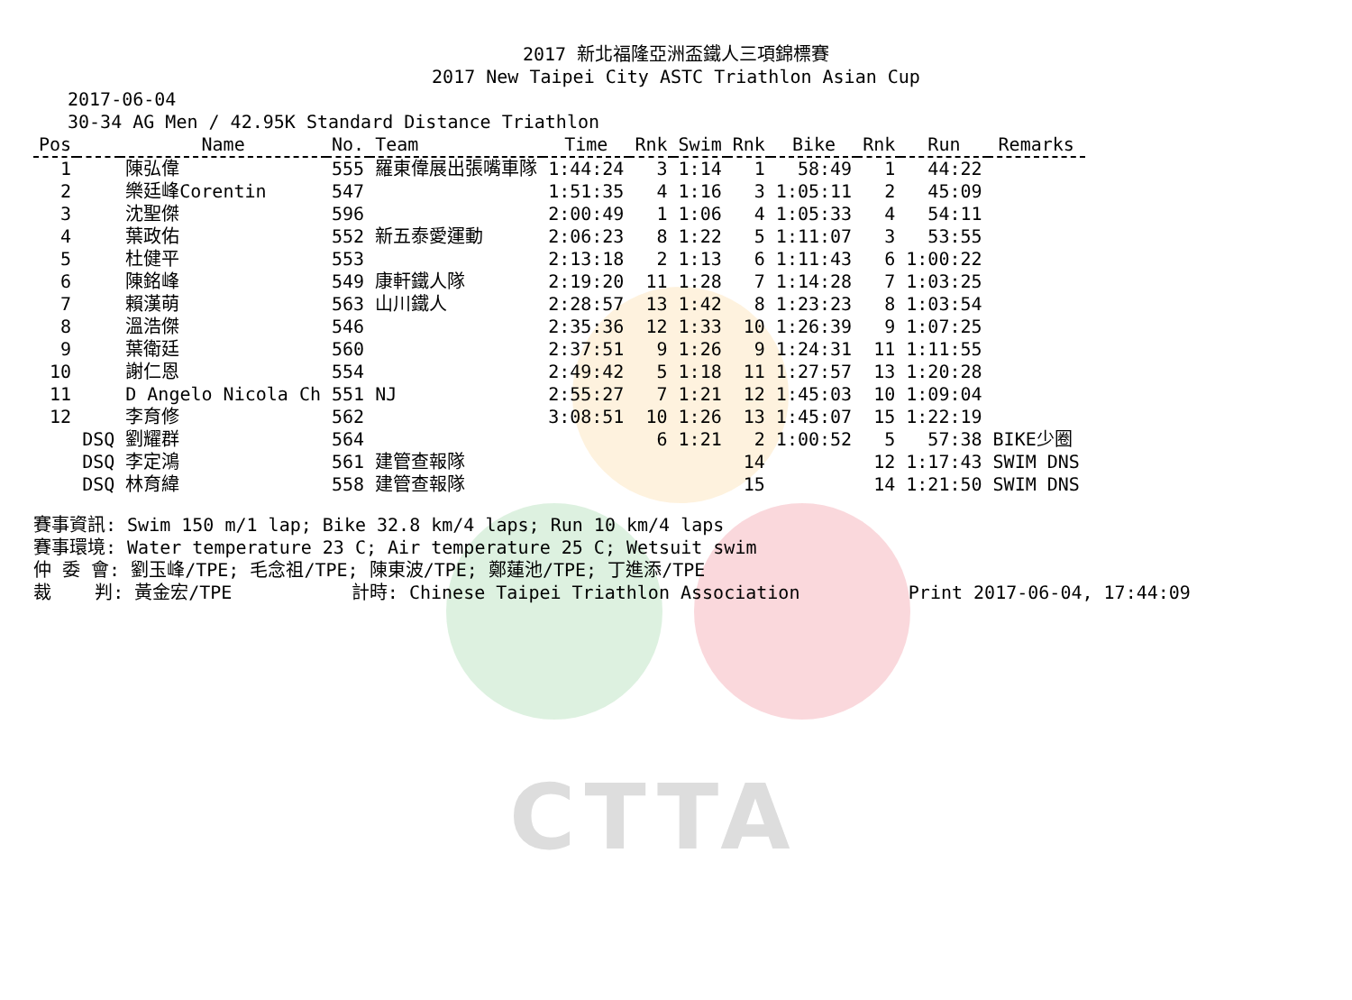CTTA
2017 新北福隆亞洲盃鐵人三項錦標賽
2017 New Taipei City ASTC Triathlon Asian Cup
2017-06-04
30-34 AG Men / 42.95K Standard Distance Triathlon
| Pos | | Name | No. | Team | Time | Rnk | Swim | Rnk | Bike | Rnk | Run | Remarks |
| --- | --- | --- | --- | --- | --- | --- | --- | --- | --- | --- | --- | --- |
| 1 | | 陳弘偉 | 555 | 羅東偉展出張嘴車隊 | 1:44:24 | 3 | 1:14 | 1 | 58:49 | 1 | 44:22 | |
| 2 | | 樂廷峰Corentin | 547 | | 1:51:35 | 4 | 1:16 | 3 | 1:05:11 | 2 | 45:09 | |
| 3 | | 沈聖傑 | 596 | | 2:00:49 | 1 | 1:06 | 4 | 1:05:33 | 4 | 54:11 | |
| 4 | | 葉政佑 | 552 | 新五泰愛運動 | 2:06:23 | 8 | 1:22 | 5 | 1:11:07 | 3 | 53:55 | |
| 5 | | 杜健平 | 553 | | 2:13:18 | 2 | 1:13 | 6 | 1:11:43 | 6 | 1:00:22 | |
| 6 | | 陳銘峰 | 549 | 康軒鐵人隊 | 2:19:20 | 11 | 1:28 | 7 | 1:14:28 | 7 | 1:03:25 | |
| 7 | | 賴漢萌 | 563 | 山川鐵人 | 2:28:57 | 13 | 1:42 | 8 | 1:23:23 | 8 | 1:03:54 | |
| 8 | | 溫浩傑 | 546 | | 2:35:36 | 12 | 1:33 | 10 | 1:26:39 | 9 | 1:07:25 | |
| 9 | | 葉衛廷 | 560 | | 2:37:51 | 9 | 1:26 | 9 | 1:24:31 | 11 | 1:11:55 | |
| 10 | | 謝仁恩 | 554 | | 2:49:42 | 5 | 1:18 | 11 | 1:27:57 | 13 | 1:20:28 | |
| 11 | | D Angelo Nicola Ch | 551 | NJ | 2:55:27 | 7 | 1:21 | 12 | 1:45:03 | 10 | 1:09:04 | |
| 12 | | 李育修 | 562 | | 3:08:51 | 10 | 1:26 | 13 | 1:45:07 | 15 | 1:22:19 | |
| | DSQ | 劉耀群 | 564 | | | 6 | 1:21 | 2 | 1:00:52 | 5 | 57:38 | BIKE少圈 |
| | DSQ | 李定鴻 | 561 | 建管查報隊 | | | | 14 | | 12 | 1:17:43 | SWIM DNS |
| | DSQ | 林育緯 | 558 | 建管查報隊 | | | | 15 | | 14 | 1:21:50 | SWIM DNS |
賽事資訊: Swim 150 m/1 lap; Bike 32.8 km/4 laps; Run 10 km/4 laps 賽事環境: Water temperature 23 C; Air temperature 25 C; Wetsuit swim 仲 委 會: 劉玉峰/TPE; 毛念祖/TPE; 陳東波/TPE; 鄭蓮池/TPE; 丁進添/TPE 裁 判: 黃金宏/TPE 計時: Chinese Taipei Triathlon Association Print 2017-06-04, 17:44:09